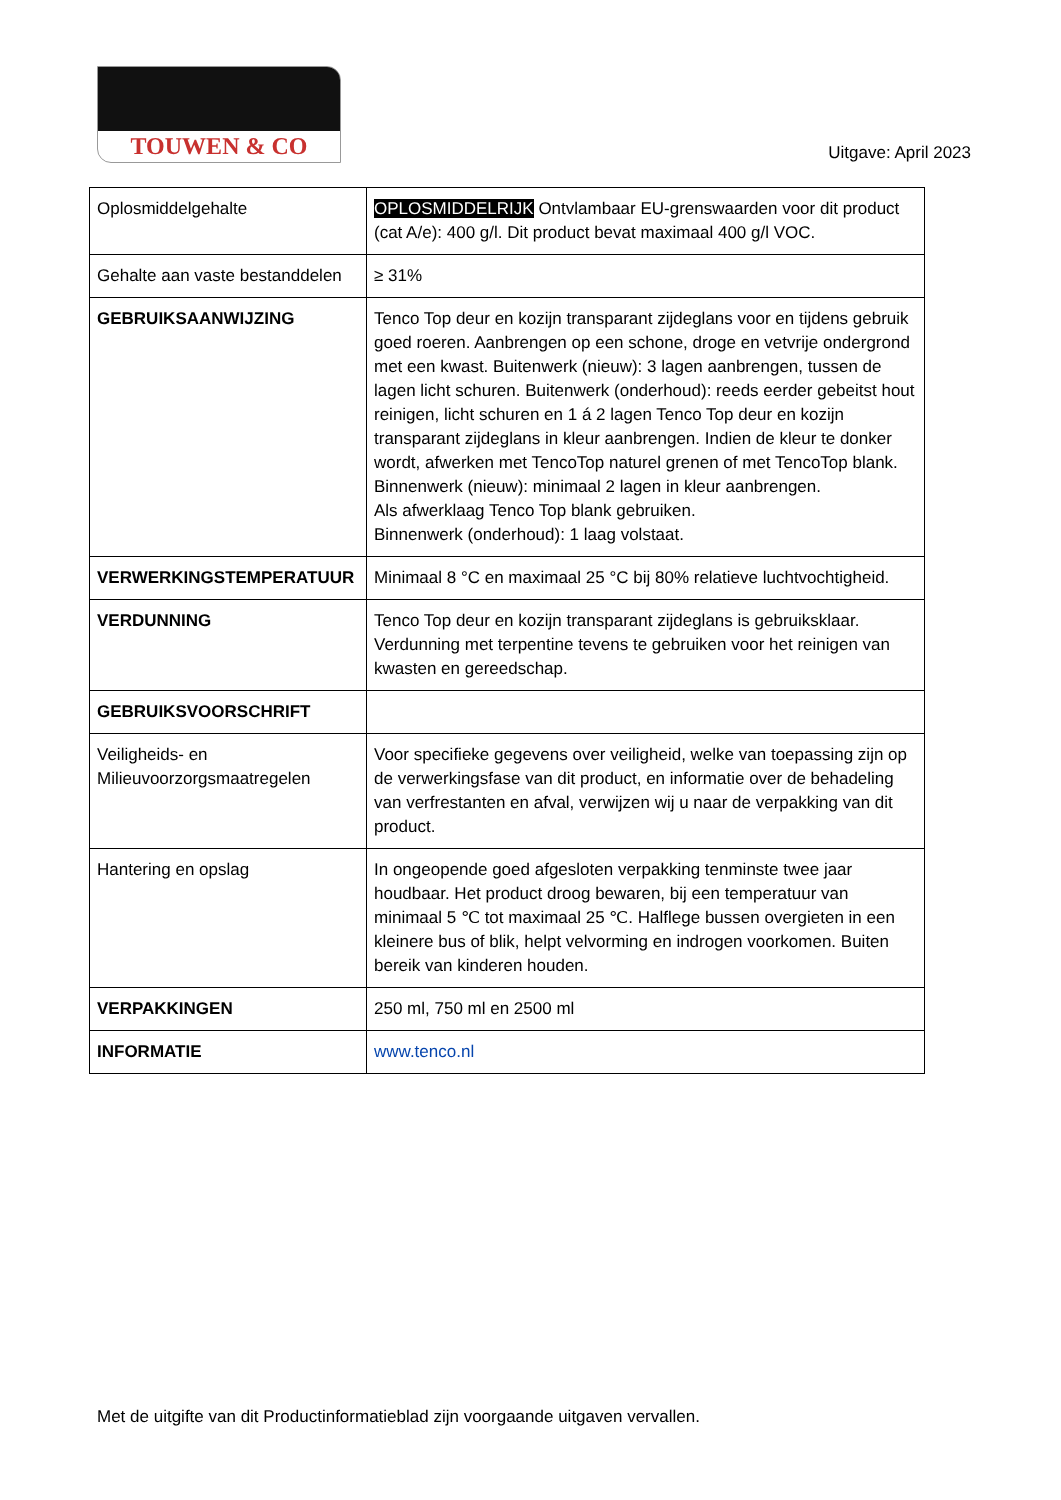TOUWEN & CO
Uitgave: April 2023
| Oplosmiddelgehalte | OPLOSMIDDELRIJK Ontvlambaar EU-grenswaarden voor dit product (cat A/e): 400 g/l. Dit product bevat maximaal 400 g/l VOC. |
| Gehalte aan vaste bestanddelen | ≥ 31% |
| GEBRUIKSAANWIJZING | Tenco Top deur en kozijn transparant zijdeglans voor en tijdens gebruik goed roeren. Aanbrengen op een schone, droge en vetvrije ondergrond met een kwast. Buitenwerk (nieuw): 3 lagen aanbrengen, tussen de lagen licht schuren. Buitenwerk (onderhoud): reeds eerder gebeitst hout reinigen, licht schuren en 1 á 2 lagen Tenco Top deur en kozijn transparant zijdeglans in kleur aanbrengen. Indien de kleur te donker wordt, afwerken met TencoTop naturel grenen of met TencoTop blank. Binnenwerk (nieuw): minimaal 2 lagen in kleur aanbrengen. Als afwerklaag Tenco Top blank gebruiken. Binnenwerk (onderhoud): 1 laag volstaat. |
| VERWERKINGSTEMPERATUUR | Minimaal 8 °C en maximaal 25 °C bij 80% relatieve luchtvochtigheid. |
| VERDUNNING | Tenco Top deur en kozijn transparant zijdeglans is gebruiksklaar. Verdunning met terpentine tevens te gebruiken voor het reinigen van kwasten en gereedschap. |
| GEBRUIKSVOORSCHRIFT | |
| Veiligheids- en Milieuvoorzorgsmaatregelen | Voor specifieke gegevens over veiligheid, welke van toepassing zijn op de verwerkingsfase van dit product, en informatie over de behadeling van verfrestanten en afval, verwijzen wij u naar de verpakking van dit product. |
| Hantering en opslag | In ongeopende goed afgesloten verpakking tenminste twee jaar houdbaar. Het product droog bewaren, bij een temperatuur van minimaal 5 ℃ tot maximaal 25 ℃. Halflege bussen overgieten in een kleinere bus of blik, helpt velvorming en indrogen voorkomen. Buiten bereik van kinderen houden. |
| VERPAKKINGEN | 250 ml, 750 ml en 2500 ml |
| INFORMATIE | www.tenco.nl |
Met de uitgifte van dit Productinformatieblad zijn voorgaande uitgaven vervallen.